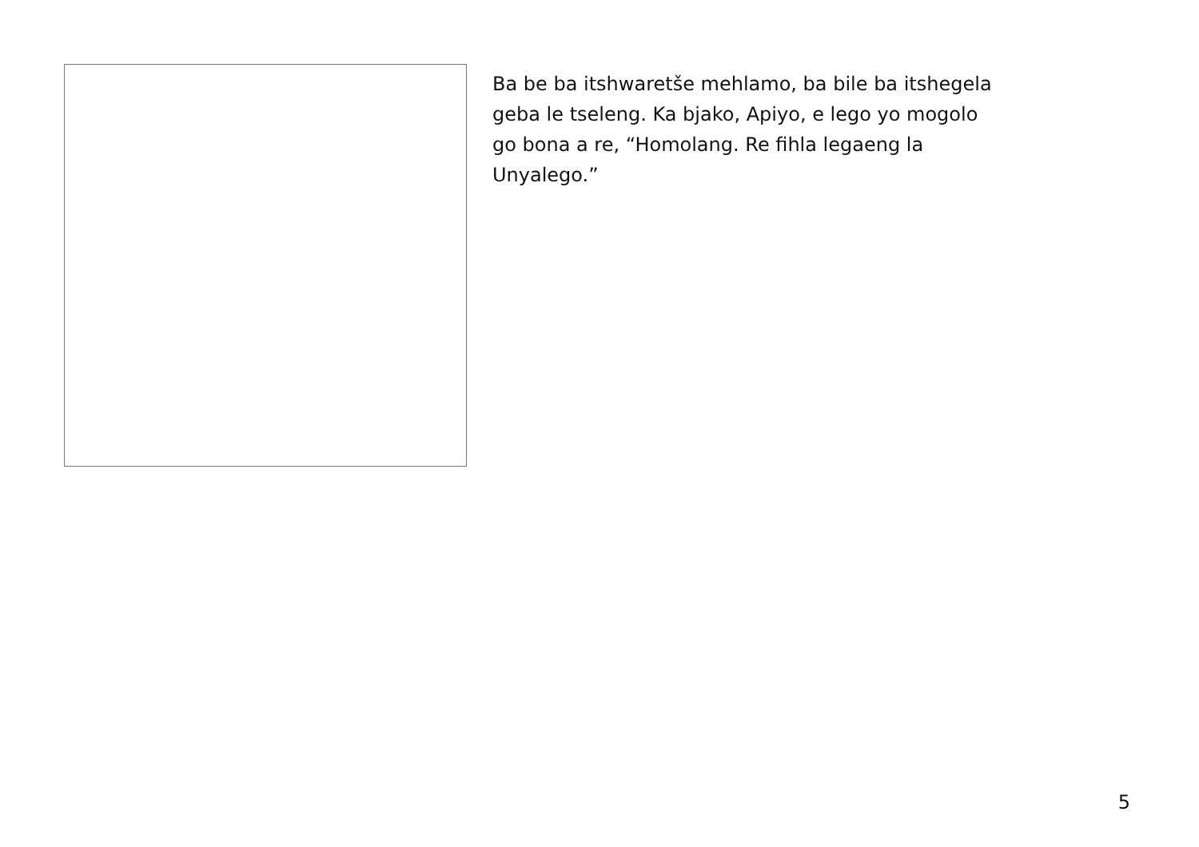Ba be ba itshwaretše mehlamo, ba bile ba itshegela
geba le tseleng. Ka bjako, Apiyo, e lego yo mogolo
go bona a re, “Homolang. Re fihla legaeng la
Unyalego.”
5